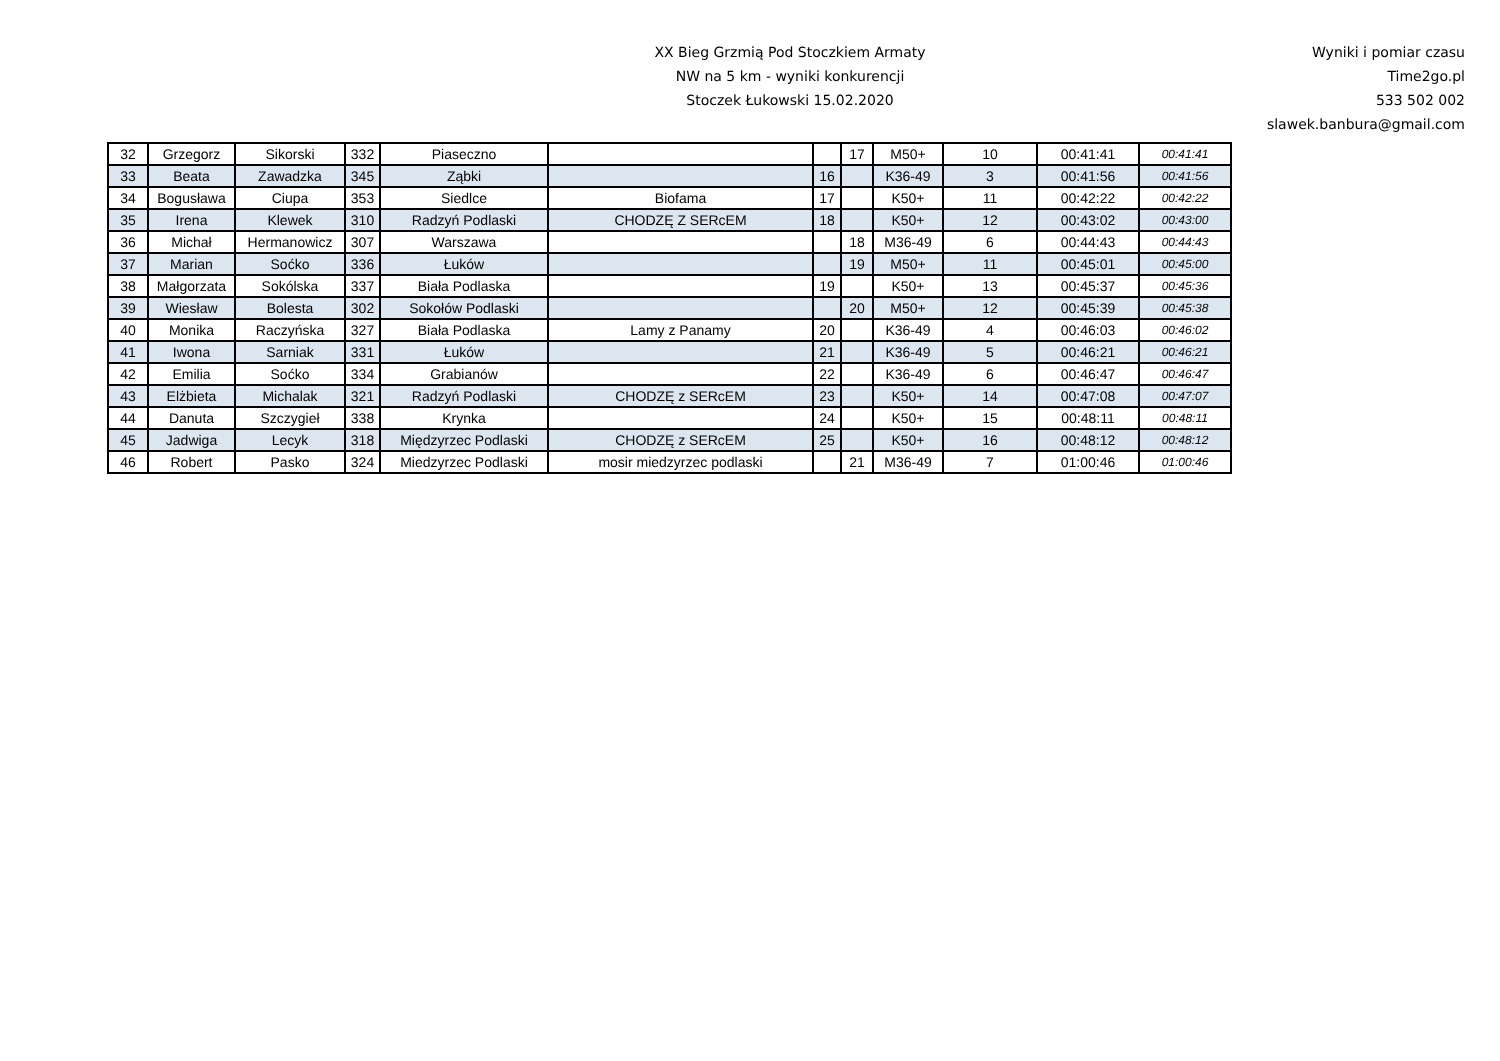XX Bieg Grzmią Pod Stoczkiem Armaty
NW na 5 km - wyniki konkurencji
Stoczek Łukowski 15.02.2020
Wyniki i pomiar czasu
Time2go.pl
533 502 002
slawek.banbura@gmail.com
| 32 | Grzegorz | Sikorski | 332 | Piaseczno | | | 17 | M50+ | 10 | 00:41:41 | 00:41:41 |
| 33 | Beata | Zawadzka | 345 | Ząbki | | 16 | | K36-49 | 3 | 00:41:56 | 00:41:56 |
| 34 | Bogusława | Ciupa | 353 | Siedlce | Biofama | 17 | | K50+ | 11 | 00:42:22 | 00:42:22 |
| 35 | Irena | Klewek | 310 | Radzyń Podlaski | CHODZĘ Z SERcEM | 18 | | K50+ | 12 | 00:43:02 | 00:43:00 |
| 36 | Michał | Hermanowicz | 307 | Warszawa | | | 18 | M36-49 | 6 | 00:44:43 | 00:44:43 |
| 37 | Marian | Soćko | 336 | Łuków | | | 19 | M50+ | 11 | 00:45:01 | 00:45:00 |
| 38 | Małgorzata | Sokólska | 337 | Biała Podlaska | | 19 | | K50+ | 13 | 00:45:37 | 00:45:36 |
| 39 | Wiesław | Bolesta | 302 | Sokołów Podlaski | | | 20 | M50+ | 12 | 00:45:39 | 00:45:38 |
| 40 | Monika | Raczyńska | 327 | Biała Podlaska | Lamy z Panamy | 20 | | K36-49 | 4 | 00:46:03 | 00:46:02 |
| 41 | Iwona | Sarniak | 331 | Łuków | | 21 | | K36-49 | 5 | 00:46:21 | 00:46:21 |
| 42 | Emilia | Soćko | 334 | Grabianów | | 22 | | K36-49 | 6 | 00:46:47 | 00:46:47 |
| 43 | Elżbieta | Michalak | 321 | Radzyń Podlaski | CHODZĘ z SERcEM | 23 | | K50+ | 14 | 00:47:08 | 00:47:07 |
| 44 | Danuta | Szczygieł | 338 | Krynka | | 24 | | K50+ | 15 | 00:48:11 | 00:48:11 |
| 45 | Jadwiga | Lecyk | 318 | Międzyrzec Podlaski | CHODZĘ z SERcEM | 25 | | K50+ | 16 | 00:48:12 | 00:48:12 |
| 46 | Robert | Pasko | 324 | Miedzyrzec Podlaski | mosir miedzyrzec podlaski | | 21 | M36-49 | 7 | 01:00:46 | 01:00:46 |